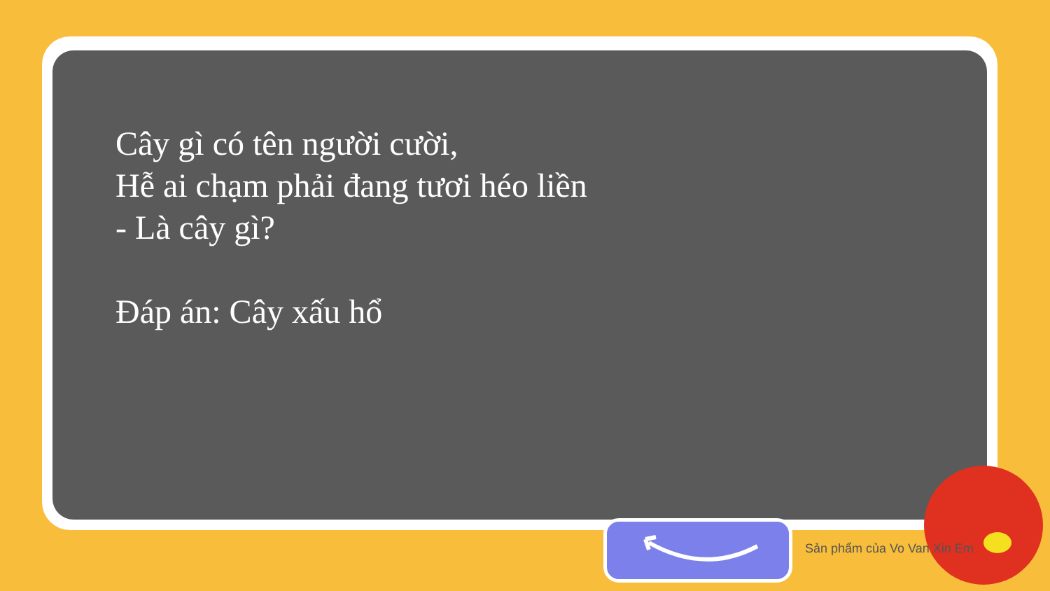Cây gì có tên người cười,
Hễ ai chạm phải đang tươi héo liền
- Là cây gì?
Đáp án: Cây xấu hổ
Sản phẩm của Vo Van Xin Em